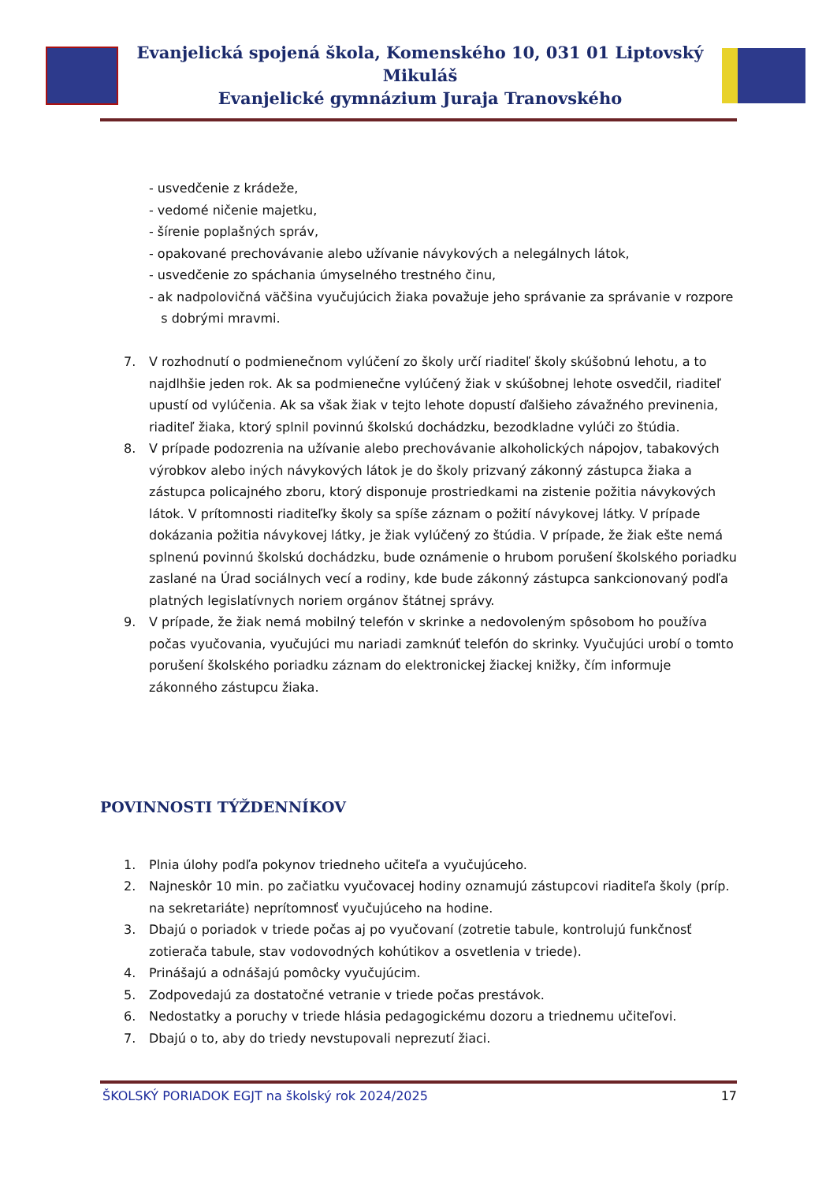Evanjelická spojená škola, Komenského 10, 031 01 Liptovský Mikuláš
Evanjelické gymnázium Juraja Tranovského
- usvedčenie z krádeže,
- vedomé ničenie majetku,
- šírenie poplašných správ,
- opakované prechovávanie alebo užívanie návykových a nelegálnych látok,
- usvedčenie zo spáchania úmyselného trestného činu,
- ak nadpolovičná väčšina vyučujúcich žiaka považuje jeho správanie za správanie v rozpore
s dobrými mravmi.
7. V rozhodnutí o podmienečnom vylúčení zo školy určí riaditeľ školy skúšobnú lehotu, a to najdlhšie jeden rok. Ak sa podmienečne vylúčený žiak v skúšobnej lehote osvedčil, riaditeľ upustí od vylúčenia. Ak sa však žiak v tejto lehote dopustí ďalšieho závažného previnenia, riaditeľ žiaka, ktorý splnil povinnú školskú dochádzku, bezodkladne vylúči zo štúdia.
8. V prípade podozrenia na užívanie alebo prechovávanie alkoholických nápojov, tabakových výrobkov alebo iných návykových látok je do školy prizvaný zákonný zástupca žiaka a zástupca policajného zboru, ktorý disponuje prostriedkami na zistenie požitia návykových látok. V prítomnosti riaditeľky školy sa spíše záznam o požití návykovej látky. V prípade dokázania požitia návykovej látky, je žiak vylúčený zo štúdia. V prípade, že žiak ešte nemá splnenú povinnú školskú dochádzku, bude oznámenie o hrubom porušení školského poriadku zaslané na Úrad sociálnych vecí a rodiny, kde bude zákonný zástupca sankcionovaný podľa platných legislatívnych noriem orgánov štátnej správy.
9. V prípade, že žiak nemá mobilný telefón v skrinke a nedovoleným spôsobom ho používa počas vyučovania, vyučujúci mu nariadi zamknúť telefón do skrinky. Vyučujúci urobí o tomto porušení školského poriadku záznam do elektronickej žiackej knižky, čím informuje zákonného zástupcu žiaka.
POVINNOSTI TÝŽDENNÍKOV
1. Plnia úlohy podľa pokynov triedneho učiteľa a vyučujúceho.
2. Najneskôr 10 min. po začiatku vyučovacej hodiny oznamujú zástupcovi riaditeľa školy (príp. na sekretariáte) neprítomnosť vyučujúceho na hodine.
3. Dbajú o poriadok v triede počas aj po vyučovaní (zotretie tabule, kontrolujú funkčnosť zotierača tabule, stav vodovodných kohútikov a osvetlenia v triede).
4. Prinášajú a odnášajú pomôcky vyučujúcim.
5. Zodpovedajú za dostatočné vetranie v triede počas prestávok.
6. Nedostatky a poruchy v triede hlásia pedagogickému dozoru a triednemu učiteľovi.
7. Dbajú o to, aby do triedy nevstupovali neprezutí žiaci.
ŠKOLSKÝ PORIADOK EGJT na školský rok 2024/2025 17